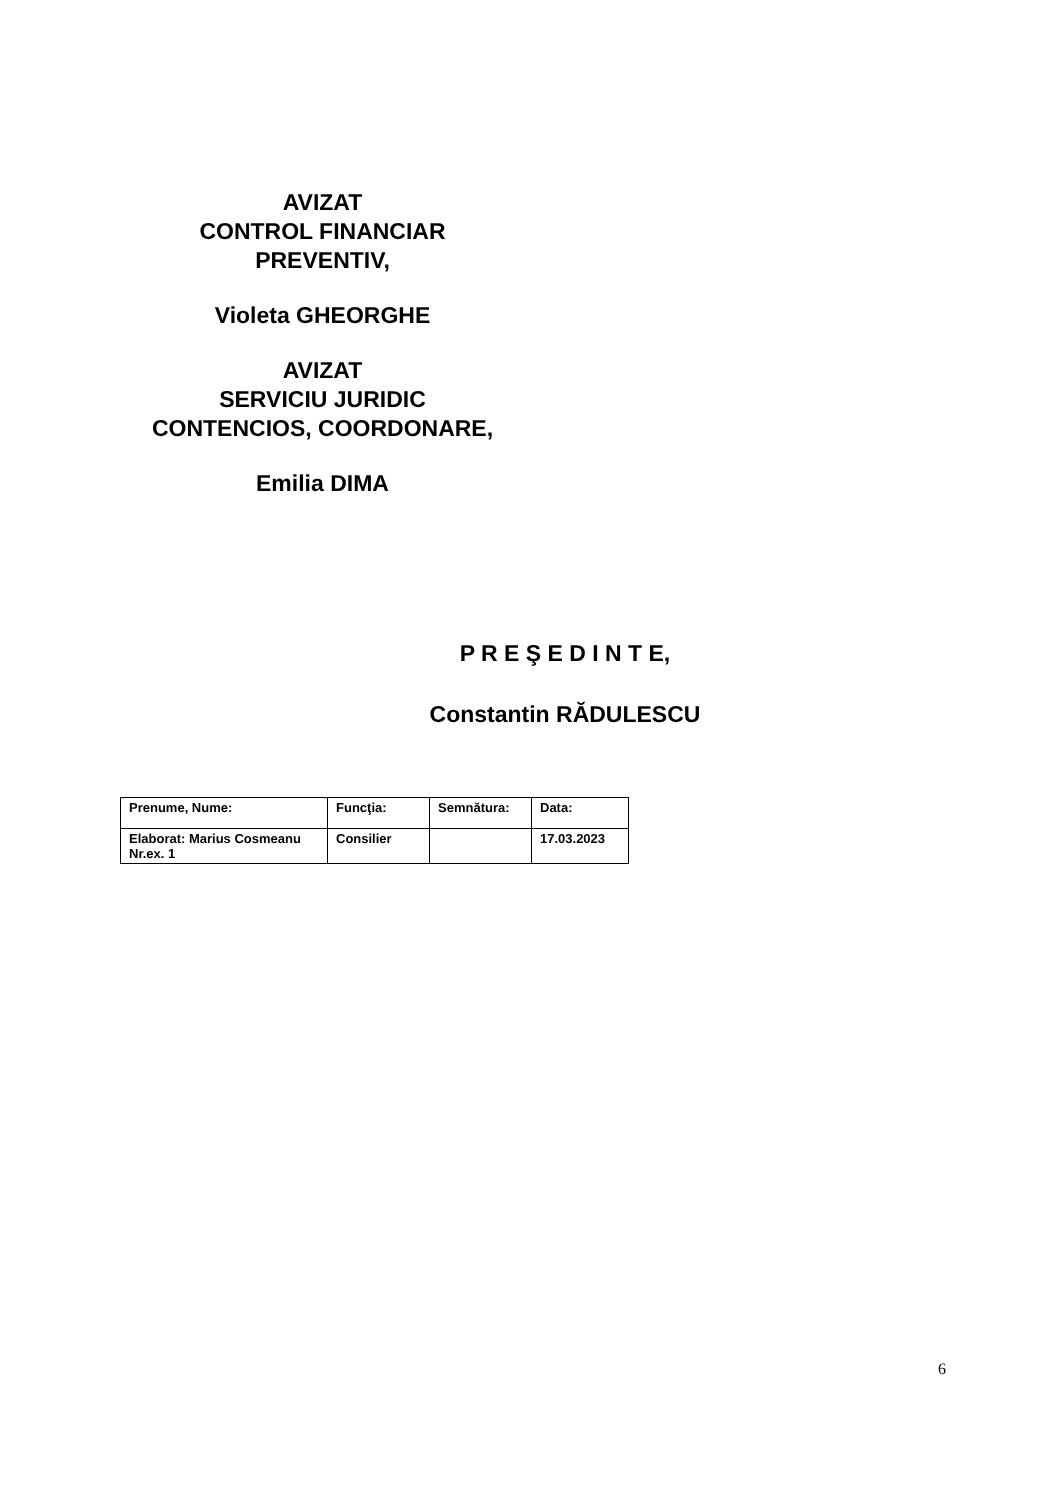AVIZAT
CONTROL FINANCIAR
PREVENTIV,
Violeta GHEORGHE
AVIZAT
SERVICIU JURIDIC
CONTENCIOS, COORDONARE,
Emilia DIMA
P R E Ş E D I N T E,
Constantin RĂDULESCU
| Prenume, Nume: | Funcţia: | Semnătura: | Data: |
| Elaborat: Marius Cosmeanu Nr.ex. 1 | Consilier | | 17.03.2023 |
6